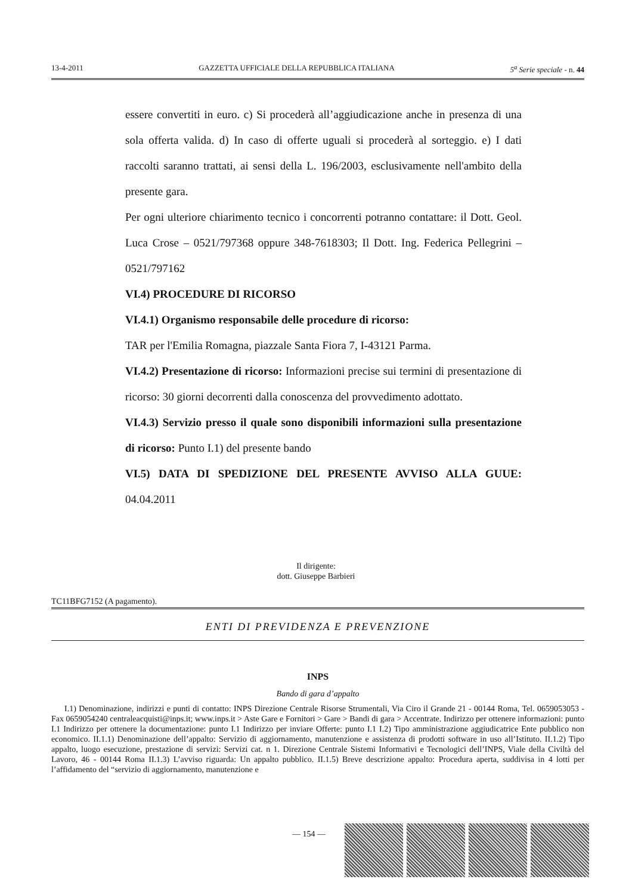13-4-2011 GAZZETTA UFFICIALE DELLA REPUBBLICA ITALIANA 5<sup>a</sup> Serie speciale - n. 44
essere convertiti in euro. c) Si procederà all’aggiudicazione anche in presenza di una sola offerta valida. d) In caso di offerte uguali si procederà al sorteggio. e) I dati raccolti saranno trattati, ai sensi della L. 196/2003, esclusivamente nell'ambito della presente gara.
Per ogni ulteriore chiarimento tecnico i concorrenti potranno contattare: il Dott. Geol. Luca Crose – 0521/797368 oppure 348-7618303; Il Dott. Ing. Federica Pellegrini – 0521/797162
VI.4) PROCEDURE DI RICORSO
VI.4.1) Organismo responsabile delle procedure di ricorso:
TAR per l'Emilia Romagna, piazzale Santa Fiora 7, I-43121 Parma.
VI.4.2) Presentazione di ricorso: Informazioni precise sui termini di presentazione di ricorso: 30 giorni decorrenti dalla conoscenza del provvedimento adottato.
VI.4.3) Servizio presso il quale sono disponibili informazioni sulla presentazione di ricorso: Punto I.1) del presente bando
VI.5) DATA DI SPEDIZIONE DEL PRESENTE AVVISO ALLA GUUE: 04.04.2011
Il dirigente:
dott. Giuseppe Barbieri
TC11BFG7152 (A pagamento).
ENTI DI PREVIDENZA E PREVENZIONE
INPS
Bando di gara d’appalto
I.1) Denominazione, indirizzi e punti di contatto: INPS Direzione Centrale Risorse Strumentali, Via Ciro il Grande 21 - 00144 Roma, Tel. 0659053053 - Fax 0659054240 centraleacquisti@inps.it; www.inps.it > Aste Gare e Fornitori > Gare > Bandi di gara > Accentrate. Indirizzo per ottenere informazioni: punto I.1 Indirizzo per ottenere la documentazione: punto I.1 Indirizzo per inviare Offerte: punto I.1 I.2) Tipo amministrazione aggiudicatrice Ente pubblico non economico. II.1.1) Denominazione dell’appalto: Servizio di aggiornamento, manutenzione e assistenza di prodotti software in uso all’Istituto. II.1.2) Tipo appalto, luogo esecuzione, prestazione di servizi: Servizi cat. n 1. Direzione Centrale Sistemi Informativi e Tecnologici dell’INPS, Viale della Civiltà del Lavoro, 46 - 00144 Roma II.1.3) L’avviso riguarda: Un appalto pubblico. II.1.5) Breve descrizione appalto: Procedura aperta, suddivisa in 4 lotti per l’affidamento del “servizio di aggiornamento, manutenzione e
— 154 —